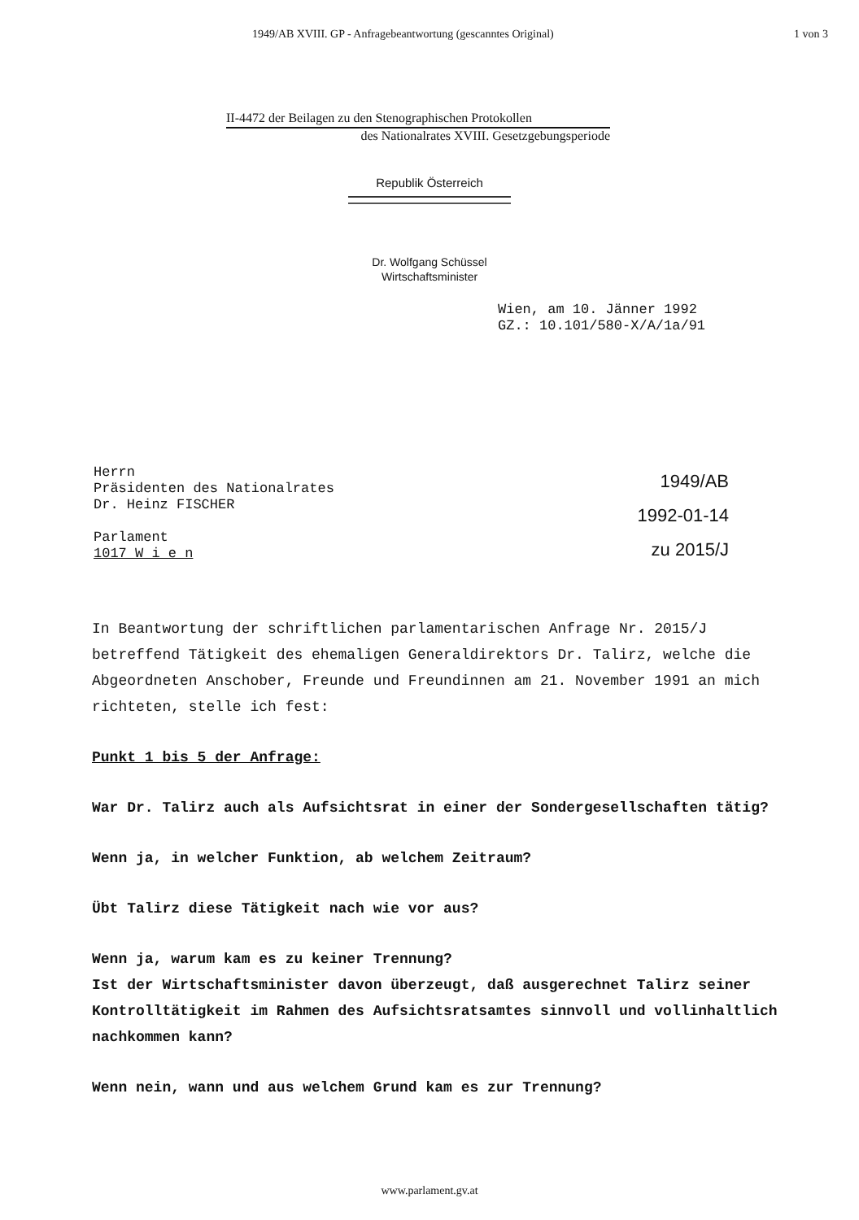1949/AB XVIII. GP - Anfragebeantwortung (gescanntes Original) 1 von 3
II-4472 der Beilagen zu den Stenographischen Protokollen
des Nationalrates XVIII. Gesetzgebungsperiode
Republik Österreich
Dr. Wolfgang Schüssel
Wirtschaftsminister
Wien, am 10. Jänner 1992
GZ.: 10.101/580-X/A/1a/91
Herrn
Präsidenten des Nationalrates
Dr. Heinz FISCHER
Parlament
1017 W i e n
1949/AB
1992-01-14
zu 2015/J
In Beantwortung der schriftlichen parlamentarischen Anfrage Nr. 2015/J betreffend Tätigkeit des ehemaligen Generaldirektors Dr. Talirz, welche die Abgeordneten Anschober, Freunde und Freundinnen am 21. November 1991 an mich richteten, stelle ich fest:
Punkt 1 bis 5 der Anfrage:
War Dr. Talirz auch als Aufsichtsrat in einer der Sondergesellschaften tätig?
Wenn ja, in welcher Funktion, ab welchem Zeitraum?
Übt Talirz diese Tätigkeit nach wie vor aus?
Wenn ja, warum kam es zu keiner Trennung?
Ist der Wirtschaftsminister davon überzeugt, daß ausgerechnet Talirz seiner Kontrolltätigkeit im Rahmen des Aufsichtsratsamtes sinnvoll und vollinhaltlich nachkommen kann?
Wenn nein, wann und aus welchem Grund kam es zur Trennung?
www.parlament.gv.at